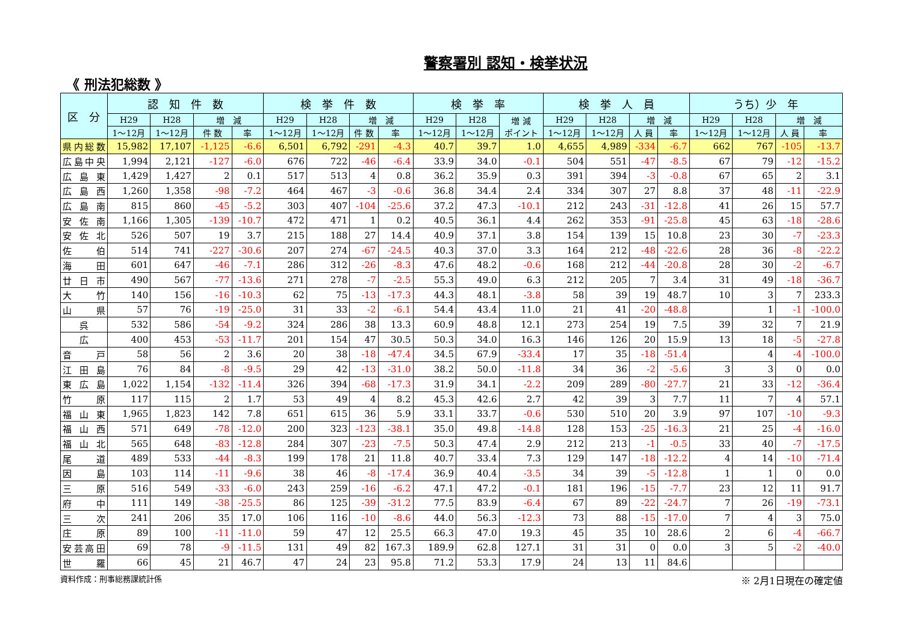警察署別 認知・検挙状況
《 刑法犯総数 》
| 区 分 | 認 知 件 数 | | | | 検 挙 件 数 | | | | 検 挙 率 | | | 検 挙 人 員 | | | | うち）少 年 | | | |
| --- | --- | --- | --- | --- | --- | --- | --- | --- | --- | --- | --- | --- | --- | --- | --- | --- | --- | --- | --- |
| | H29 | H28 | 増 減 | | H29 | H28 | 増 減 | | H29 | H28 | 増 減 ポイント | H29 | H28 | 増 減 | | H29 | H28 | 増 減 | |
| | 1～12月 | 1～12月 | 件 数 | 率 | 1～12月 | 1～12月 | 件 数 | 率 | 1～12月 | 1～12月 | | 1～12月 | 1～12月 | 人 員 | 率 | 1～12月 | 1～12月 | 人 員 | 率 |
| 県内総数 | 15,982 | 17,107 | -1,125 | -6.6 | 6,501 | 6,792 | -291 | -4.3 | 40.7 | 39.7 | 1.0 | 4,655 | 4,989 | -334 | -6.7 | 662 | 767 | -105 | -13.7 |
| 広島中央 | 1,994 | 2,121 | -127 | -6.0 | 676 | 722 | -46 | -6.4 | 33.9 | 34.0 | -0.1 | 504 | 551 | -47 | -8.5 | 67 | 79 | -12 | -15.2 |
| 広島東 | 1,429 | 1,427 | 2 | 0.1 | 517 | 513 | 4 | 0.8 | 36.2 | 35.9 | 0.3 | 391 | 394 | -3 | -0.8 | 67 | 65 | 2 | 3.1 |
| 広島西 | 1,260 | 1,358 | -98 | -7.2 | 464 | 467 | -3 | -0.6 | 36.8 | 34.4 | 2.4 | 334 | 307 | 27 | 8.8 | 37 | 48 | -11 | -22.9 |
| 広島南 | 815 | 860 | -45 | -5.2 | 303 | 407 | -104 | -25.6 | 37.2 | 47.3 | -10.1 | 212 | 243 | -31 | -12.8 | 41 | 26 | 15 | 57.7 |
| 安佐南 | 1,166 | 1,305 | -139 | -10.7 | 472 | 471 | 1 | 0.2 | 40.5 | 36.1 | 4.4 | 262 | 353 | -91 | -25.8 | 45 | 63 | -18 | -28.6 |
| 安佐北 | 526 | 507 | 19 | 3.7 | 215 | 188 | 27 | 14.4 | 40.9 | 37.1 | 3.8 | 154 | 139 | 15 | 10.8 | 23 | 30 | -7 | -23.3 |
| 佐伯 | 514 | 741 | -227 | -30.6 | 207 | 274 | -67 | -24.5 | 40.3 | 37.0 | 3.3 | 164 | 212 | -48 | -22.6 | 28 | 36 | -8 | -22.2 |
| 海田 | 601 | 647 | -46 | -7.1 | 286 | 312 | -26 | -8.3 | 47.6 | 48.2 | -0.6 | 168 | 212 | -44 | -20.8 | 28 | 30 | -2 | -6.7 |
| 廿日市 | 490 | 567 | -77 | -13.6 | 271 | 278 | -7 | -2.5 | 55.3 | 49.0 | 6.3 | 212 | 205 | 7 | 3.4 | 31 | 49 | -18 | -36.7 |
| 大竹 | 140 | 156 | -16 | -10.3 | 62 | 75 | -13 | -17.3 | 44.3 | 48.1 | -3.8 | 58 | 39 | 19 | 48.7 | 10 | 3 | 7 | 233.3 |
| 山県 | 57 | 76 | -19 | -25.0 | 31 | 33 | -2 | -6.1 | 54.4 | 43.4 | 11.0 | 21 | 41 | -20 | -48.8 | | 1 | -1 | -100.0 |
| 呉 | 532 | 586 | -54 | -9.2 | 324 | 286 | 38 | 13.3 | 60.9 | 48.8 | 12.1 | 273 | 254 | 19 | 7.5 | 39 | 32 | 7 | 21.9 |
| 広 | 400 | 453 | -53 | -11.7 | 201 | 154 | 47 | 30.5 | 50.3 | 34.0 | 16.3 | 146 | 126 | 20 | 15.9 | 13 | 18 | -5 | -27.8 |
| 音戸 | 58 | 56 | 2 | 3.6 | 20 | 38 | -18 | -47.4 | 34.5 | 67.9 | -33.4 | 17 | 35 | -18 | -51.4 | | 4 | -4 | -100.0 |
| 江田島 | 76 | 84 | -8 | -9.5 | 29 | 42 | -13 | -31.0 | 38.2 | 50.0 | -11.8 | 34 | 36 | -2 | -5.6 | 3 | 3 | 0 | 0.0 |
| 東広島 | 1,022 | 1,154 | -132 | -11.4 | 326 | 394 | -68 | -17.3 | 31.9 | 34.1 | -2.2 | 209 | 289 | -80 | -27.7 | 21 | 33 | -12 | -36.4 |
| 竹原 | 117 | 115 | 2 | 1.7 | 53 | 49 | 4 | 8.2 | 45.3 | 42.6 | 2.7 | 42 | 39 | 3 | 7.7 | 11 | 7 | 4 | 57.1 |
| 福山東 | 1,965 | 1,823 | 142 | 7.8 | 651 | 615 | 36 | 5.9 | 33.1 | 33.7 | -0.6 | 530 | 510 | 20 | 3.9 | 97 | 107 | -10 | -9.3 |
| 福山西 | 571 | 649 | -78 | -12.0 | 200 | 323 | -123 | -38.1 | 35.0 | 49.8 | -14.8 | 128 | 153 | -25 | -16.3 | 21 | 25 | -4 | -16.0 |
| 福山北 | 565 | 648 | -83 | -12.8 | 284 | 307 | -23 | -7.5 | 50.3 | 47.4 | 2.9 | 212 | 213 | -1 | -0.5 | 33 | 40 | -7 | -17.5 |
| 尾道 | 489 | 533 | -44 | -8.3 | 199 | 178 | 21 | 11.8 | 40.7 | 33.4 | 7.3 | 129 | 147 | -18 | -12.2 | 4 | 14 | -10 | -71.4 |
| 因島 | 103 | 114 | -11 | -9.6 | 38 | 46 | -8 | -17.4 | 36.9 | 40.4 | -3.5 | 34 | 39 | -5 | -12.8 | 1 | 1 | 0 | 0.0 |
| 三原 | 516 | 549 | -33 | -6.0 | 243 | 259 | -16 | -6.2 | 47.1 | 47.2 | -0.1 | 181 | 196 | -15 | -7.7 | 23 | 12 | 11 | 91.7 |
| 府中 | 111 | 149 | -38 | -25.5 | 86 | 125 | -39 | -31.2 | 77.5 | 83.9 | -6.4 | 67 | 89 | -22 | -24.7 | 7 | 26 | -19 | -73.1 |
| 三次 | 241 | 206 | 35 | 17.0 | 106 | 116 | -10 | -8.6 | 44.0 | 56.3 | -12.3 | 73 | 88 | -15 | -17.0 | 7 | 4 | 3 | 75.0 |
| 庄原 | 89 | 100 | -11 | -11.0 | 59 | 47 | 12 | 25.5 | 66.3 | 47.0 | 19.3 | 45 | 35 | 10 | 28.6 | 2 | 6 | -4 | -66.7 |
| 安芸高田 | 69 | 78 | -9 | -11.5 | 131 | 49 | 82 | 167.3 | 189.9 | 62.8 | 127.1 | 31 | 31 | 0 | 0.0 | 3 | 5 | -2 | -40.0 |
| 世羅 | 66 | 45 | 21 | 46.7 | 47 | 24 | 23 | 95.8 | 71.2 | 53.3 | 17.9 | 24 | 13 | 11 | 84.6 | | | | |
資料作成：刑事総務課統計係 ※ 2月1日現在の確定値